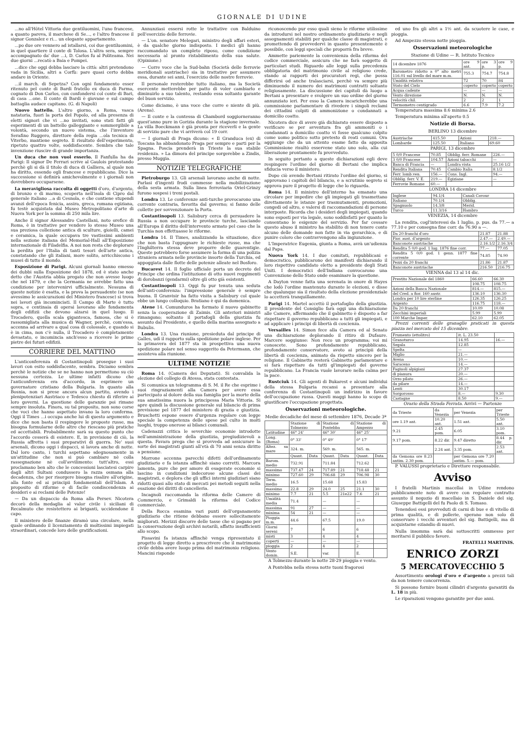GIORNALE DI UDINE
...no all'Hôtel Vittoria due gentiluomini, l'uno francese, a quanto pareva, il marchese di Se..., e l'altro francese il signor Gonzalez e ri... un elegante appartamento.
...po due ore vennero ad istallarsi, coi due gentiluomini, in quel quartiere il conte di Tolosa. L'altra sera, sempre accompagnato da' due ...i, D. Carlos fu al Politeama. Nei due giorni ...recatò a Baia e Pompei.
...dice che oggi debba lasciare la città: altri pretendono vada in Sicilia, altri a Corfù: pare quasi certo debba andare in Oriente.
...il march. di Sepetza? Con ogni fondamento esser ritenuto pel conte di Bardi fratello ex duca di Parma, cognato di Don Carlos, con confondersi col conte di Bari, di casa ...one. Il conte di Bardi è giovane e sul campo battaglia audace capitano. (G. di Napoli)
Nuovo battello. L'altro giorno, a Roma, vasca natatoria, fuori la porta del Popolo, ed alla presenza di eletti signori che vi ...no invitati, sono stati fatti gli esperimenti di un battello galleggiante e sommergibile a volontà, secondo un nuovo sistema, che l'inventore Serafino Ruggero, direttore della regia ...ola tecnica di Viterbo, mantiene segreto. Il risultato dell'esperimento, ripetuto quattro volte, soddisfacente. Sembra che tale invenzione riuscire di grande importanza.
Un duca che non vuol esserlo. Il Fanfulla ha da Parigi: Il signor De Ferrari scrive al Gaulois protestando perchè gli si dà il titolo di duca di Galliera, al quale non ha diritto, essendo egli francese e repubblicano. Dice la successione si definirà amichevolmente e i giornali non dovrebbero occuparsene.
La meravigliosa raccolta di oggetti d'oro, d'argento, di bronzo e di marmo, scoperta nell'isola di Cipro dal generale italiano ...a di Cesnola, e che contiene stupendi avanzi dell'epoca fenicia, assira, greca, romana egiziana, fu testè acquistata dal Museo Metropolitano d'arte di Nuova York per la somma di 250 mila lire.
Anche il signor Alessandro Castellani, noto orefice di Roma, è in trattative per vendere lo stesso Museo una sua preziosa collezione antica di sculture, gioielli, camei e ceramica, la quale occupava tre vastissimi ambienti nella sezione italiana del Memorial-Hall all'Esposizione internazionale di Filadelfia. A noi non resta che deplorare la perdita per l'Italia di tanti tesori dell'arte antica, constatando che gli italiani, more solito, arricchiscono i musei di tutto il mondo.
Esposizione di Parigi. Alcuni giornali hanno emesso dei dubbi sulla Esposizione del 1878, ed è stato anche detto che l'Austria abbia pregato che non avesse luogo che nel 1879, e che la Germania ne avrebbe fatto una condizione per intervenirvi ufficialmente. Nessuna di queste notizie è esatta, e la prova la persuadente (se non avessimo le assicurazioni del Ministero francese) si trova nei lavori già incominciati. Il Campo di Marte è tutto sopra, e centinaia di operai lavorano alle fondamenta degli edifizii che devono alzarsi in quel luogo. Il Trocadero, quella scala gigantesca, famosa, che si è rassomigliata alla musica di Wagner, perchè, com'essa, accenna ad arrivare a qual cosa di colossale, e quando si è in cima, non c'è nulla, il Trocadero è completamente devastato, e incomincia anch'esso a ricevere le prime pietre dei futuri edifizii.
CORRIERE DEL MATTINO
L'anticonferenza di Costantinopoli prosegue i suoi lavori con esito soddisfacente, sembra. Diciamo sembra perchè le notizie che se ne hanno non permettono su ciò nessuna certezza. Le ultime infatti dicono che l'anticonferenza era d'accordo, in esprimere un governatore cristiano della Bulgaria. In quanto alla Bosnia, non si prese ancora alcun partito, avendo i plenipotenziari Austriaco e Tedesco chiesto di riferire ai loro governi. La questione delle garanzie poi rimane sempre insoluta. Finora, su tal proposito, non sono corse che voci che hanno aspettato invano la loro conferma. Oggi il Times ...i occupa anche lui di questo argomento e dice che non basta il respingere le proposte russe, ma bisogna formularne delle altre che riescano più pratiche ed accettabili. Probabilmente sarà su questo punto che l'accordo cesserà di esistere. E, in previsione di ciò, la Russia affretta i suoi preparativi di guerra. Ne' suoi arsenali, dicono oggi i dispacci, si lavora anche di notte. Dal loro canto, i turchi aspettano sdegnosamente in un'attitudine che non si può cambiare nè colla rassegnazione nè coll'avvilimento: tutt'altro, essi proclamano ben alto che le concessioni lasciatesi carpire dagli altri Sultani condussero la razza osmana alla decadenza, che per risorgere bisogna risalire all'origine, alla fonte ed ai principii fondamentali dell'Islam. A proposito di riforme e di facile condiscendenza ai desideri e ai reclami delle Potenze!
— Da un dispaccio da Roma alla Persev. Nicotera decorò della medaglia al valor civile i siciliani di Recalmuto che resistettero ai briganti, uccidendone il capo.
Il ministero delle finanze diramò una circolare, nella quale ordinando il licenziamento di moltissimi impiegati straordinari, concede loro delle gratificazioni.
Annunziasi essersi rotte le trattative con Balduino pell'esercizio delle ferrovie.
— L'on. senatore Melegari, ministro degli affari esteri, è da qualche giorno indisposto. I medici gli hanno raccomandato un completo riposo, come condizione necessaria al pronto ristabilimento della sua salute. (Opinione.)
— Corre voce che la Sud-bahn (Società delle ferrovie meridionali austriache) sia in trattative per assumere essa, durante sei anni, l'esercizio delle nostre ferrovie.
Il personale resterebbe tutto italiano, ma la Società esercente metterebbe per patto di voler cambiarlo e diminuirlo a suo talento, restando essa soltanto garante del buon servizio.
Come diciamo, è una voce che corre e niente di più. (Arena).
— Il conte e la contessa di Chambord soggiorneranno quest'anno pure in Gorizia durante la stagione invernale. La villa Boeckmann è già pronta per riceverli e la gente di servizio pare che vi arriverà col 19 corr.
— I giornali di Praga dicono: « Il Granduca (ex) di Toscana ha abbandonato Praga per sempre e parti per la Spagna. Poscia prenderà in Trieste la sua stabile residenza. » La dimora del principe sorgerebbe a Zindis, presso Muggia.
NOTIZIE TELEGRAFICHE
Pietroburgo 13. Gli arsenali lavorano anche di notte. Parlasi d'ingenti frodi commesse nella mobilizzazione della sesta armata. Sulla linea ferroviaria Oriel-Grinzy furono sospesi i treni postali.
Londra 13. Le conferenze anti-turche provocarono una corrente contraria, favorita dal governo; si fanno delle collette per sovvenzionare la Porta.
Costantinopoli 13. Salisbury cerca di persuadere la Russia a non occupare le provincie turche, lasciando all'Europa il diritto dell'intervento armato pel caso che la Turchia non effettuasse le riforme.
Londra 14. Il Times, analizzando la situazione, dice che non basta l'oppugnare le richieste russe, ma che l'Inghilterra stessa deve proporre delle guarentigie. Queste potrebbero forse assumere la forma di una polizia straniera armata nelle provincie insorte della Turchia, ed appoggiata dalle flotte delle potenze alleate nel Bosforo.
Bucarest 14. Il foglio ufficiale porta un decreto del Principe che ordina l'istituzione di otto nuovi reggimenti di dorobanzi (gendarmi) oltre gli otto già esistenti.
Costantinopoli 13. Oggi fu pur tenuta una seduta dell'anti-conferenza: l'impressione generale è sempre buona. Il Granvisir ha fatto visita a Salisbury col quale ebbe un lungo colloquio. Bratiano è qui da domenica.
Atene 14. Comunduros ha formato il nuovo gabinetto senza la cooperazione di Zaimis. Gli anteriori ministri rimangono; soltanto il portafogli della giustizia fu assunto dal Presidente, e quello della marina assegnato a Bubulis.
Londra 13. Una riunione, presieduta dal principe di Galles, udì il rapporto sulla spedizione polare inglese. Per la primavera del 1877 sta in prospettiva una nuova spedizione polare nel senso suggerito da Petermann, che assisteva alla riunione.
ULTIME NOTIZIE
Roma 14. (Camera dei Deputati). Si convalida la elezione del collegio di Atessa, stata contestata.
Si comunica un telegramma di S. M. il Re che esprime i suoi ringraziamenti alla Camera per avere essa partecipato al dolore della sua famiglia per la morte della sua amatissima nuora la principessa Maria Vittoria. Si apre quindi la discussione generale sul bilancio di prima previsione pel 1877 del ministero di grazia e giustizia. Bruschetti espone essere d'urgenza regolare con legge speciale la competenza delle spese pel culto in molti luoghi, troppo onerose ai bilanci comunali.
Cadenazzi critica le severchie economie introdotte nell'amministrazione della giustizia, pregiudizievoli a questa. Favara prega che si provveda ad assicurare la sorte dei magistrati giunti all'età di 70 anni senza diritto a pensione.
Morrone accenna parecchi difetti dell'ordinamento giudiziario e fa istanza affinchè siano corretti. Marcora lamenta, pure che per amore di esagerate economie si lascino in condizioni indecorose alcune classi dei magistrati, e deplora che gli uffici interni giudiziari siano ridotti quasi allo stato di mercati pei metodi seguiti nella esazione dei diritti di cancelleria.
Incagnoli raccomanda la riforma delle Camere di Commercio, e Grimaldi la riforma del Codice commerciale.
Della Rocca esamina vari punti dell'organamento giudiziario che ritiene debbano essere sollecitamente migliorati. Merizzi discorre delle tasse che si pagano per la conservazione degli archivi notarili, affatto insufficienti allo scopo.
Pissavini fa istanza affinchè venga ripresentato il progetto di legge diretto a prescrivere che il matrimonio civile debba avere luogo prima del matrimonio religioso. Mancini risponde
riconoscendo pur esso quali sieno le riforme utilissime da introdursi nel nostro ordinamento giudiziario e negli assegnamenti stabiliti per qualche classe di magistrati, e promettendo di provvedervi in quanto presentemente è possibile, con leggi speciali che proporrà fra breve.
Ammette pariemente la convenienza della riforma del codice commerciale, assicura che ne farà soggetto di particolari studi. Riguardo alle leggi sulla precedenza obbligatoria del matrimonio civile al religioso crede, stando ai rapporti dei procuratori regi, che possa differirsi od anche tralasciarsi, perchè va sempre più diminuendo il numero dei matrimoni contratti soltanto religiosamente. La discussione dei capitoli dà luogo a Bertani a presentare e svolgere un suo ordine del giorno annunziato ieri. Per esso la Camera incaricherebbe una commissione parlamentare di rivedere i singoli reclami dei cittadini colpiti di ammonizione o condannati a domicilio coatto.
Nicotera dice di avere già dichiarato essere disposto a verificare se per avventura fra gli ammoniti o i condannati a domicilio coatto vi fosse qualcuno colpito come uomo politico sotto pretesto di reati comuni. Ora aggiunge che da un attento esame fatto da apposita Commissione risultò esservene stato uno solo, alla cui liberazione prontamente fu provveduto.
In seguito pertanto a queste dichiarazioni egli deve respingere l'ordine del giorno di Bertani che implica sfiducia verso il ministero.
Dopo ciò avendo Bertani ritirato l'ordine del giorno, si approvano i capitoli del bilancio, e a scrutinio segreto si approva pure il progetto di legge che lo riguarda.
Roma 14. Il ministro dell'interno ha emanato una circolare per impedire che gli impiegati gli trasmettano direttamente le istanze per trasmutamenti, promozioni, congedi od altro, e valersi di raccomandazioni di persone interposte. Ricorda che i desideri degli impiegati, quando sono esposti per via legale, sono soddisfatti per quanto lo consentano le esigenze del servizio. Per far cessare questo abuso il ministro ha stabilito di non tenere conto alcuno delle domande non fatte in via gerarchica, e di punire coloro che contravvengono alla ingiunzione.
L'Imperatrice Eugenia, giunta a Roma, avrà un'udienza dal Papa.
Nuova York 14. I due comitati, repubblicani e democratico, pubblicarono dei manifesti dichiarando il loro rispettivo candidato eletto a presidente degli Stati Uniti. I democratici dell'Indiana convocarono una Convenzione dello Stato onde esaminare la questione.
A Dayton venne fatta una serenata in onore di Hayes che lodò l'ordine mantenuto durante le elezioni, e disse che qualunque sia il risultato della elezione presidenziale lo accetterà tranquillamente.
Parigi 14. Martel accettò il portafoglio della giustizia. Il presidente del Consiglio farà oggi una dichiarazione alle Camere, affermando che il gabinetto è disposto a far rispettare il governo repubblicano a tutti gli impiegati, e ad applicare i principi di libertà di coscienza.
Versailles 14. Simon fece alla Camera ed al Senato una dichiarazione deplorando il ritiro di Dufaure. Marcere soggiunse: Non reco un programma; voi mi conoscete. Sono profondamente repubblicano, profondamente conservatore, avoto ai principii della libertà di coscienza, animato da rispetto sincero per la religione. Il Gabinetto resterà Gabinetto parlamentare e si farà rispettare da tutti gl'impiegati del governo repubblicano. La Francia vuole lavorare nella calma per la pace.
Rustciuk 14. Gli agenti di Bukarest e alcuni individui della stessa Bulgaria recansi a presentare alla conferenza di Costantinopoli un indirizzo in favore dell'occupazione russa. Questi maggi hanno lo scopo di giustificare l'occupazione progettata.
Osservazioni meteorologiche.
Medie decadiche del mese di settembre 1876, Decade 3ª
| | Stazione di Tolmezzo | | Stazione di Pontebba | | Stazione di Ampezzo | |
| --- | --- | --- | --- | --- | --- | --- |
| Latitudine | 46° 24' | | 46° 30' | | 46° 25' | |
| Long. (Roma) | 0° 33' | | 0° 49' | | 0° 17' | |
| Altez. su mare | 324. m. | | 569. m. | | 565. m. | |
| | Quant. | Data | Quant. | Data | Quant. | Data |
| Barom. medio | 732.91 | | 711.84 | | 712.62 | |
| massimo | 737.47 | 24 | 717.89 | 21 | 718.48 | 21 |
| minimo | 727.60 | 29 | 706.68 | 29 | 706.98 | 30 |
| Term. medio | 16.5 | | 15.68 | | 15.83 | |
| massimo | 22.8 | 29 | 24.0 | 25 | 21.1 | 30 |
| minimo | 7.7 | 21 | 5.5 | 21e22 | 7.6 | 21 |
| Umidità media | 71.4 | | — | | — | |
| massima | 91 | 27 | — | | — | |
| minima | 54 | 21 | — | | — | |
| Pioggia m.m. | 44.6 | | 67.5 | | 19.0 | |
| Giorni sereni | 7 | | 6 | | 6 | |
| misti | 3 | | 4 | | 4 | |
| coperti | — | | — | | — | |
| pioggia | 2 | | 4 | | 2 | |
| Vento domin. | S.E. | | var. | | E. | |
A Tolmezzo durante la notte 28-29 pioggia e vento.
A Pontebba nella stessa notte tuoni fragorosi
ed uno fra gli altri a 1½ ant. da scuotere le case, e pioggia.
Ad Ampezzo stessa notte pioggia.
Osservazioni meteorologiche
Stazione di Udine — R. Istituto Tecnico
| 14 dicembre 1876 | ore 9 ant. | ore 3 p. | ore 9 p. |
| --- | --- | --- | --- |
| Barometro ridotto a 0° alto metri 116.01 sul livello del mare m.m. | 755.3 | 754.7 | 754.8 |
| Umidità relativa | 72 | 70 | 84 |
| Stato del Cielo | coperto | coperto | coperto |
| Acqua cadente | — | — | — |
| Vento direzione | N. | N. | N. |
| velocità chil. | 2 | 2 | 1 |
| Termometro centigrado | 6.6 | 7.9 | 7.2 |
Temperatura massima 8.6 minima 2.6
Temperatura minima all'aperto 0.5
Notizie di Borsa.
BERLINO 13 dicembre
| Austriache | 415.50 | Azioni | 218.— |
| Lombarde | 125.50 | Italiano | 69.60 |
PARIGI, 13 dicembre
| 5 0/0 Francese | 70.85 | Obblig. ferr. Romane | 226.— |
| 3 0/0 Francese | 104.57 | Azioni tabacchi | — |
| Banca di Francia | — | Londra vista | 25.16 1/2 |
| Rendita Italiana | 70.45 | Cambio Italia | 8.1/2 |
| Ferr. lomb.ven. | 156.— | Cons. Ingl. | 94.— |
| Obblig. ferr. V. E. | 219.— | Egiziane | — |
| Ferrovie Romane | 60.— | | |
LONDRA 14 dicembre
| Inglese | 94.1/4 | Canali Cavour |
| Italiano | 70.1/4 | Obblig. |
| Spagnuolo | 14.3/8 | Merid. |
| Turco | 11.3/16 | Hambro |
VENEZIA, 14 dicembre
La rendita, cogl'interessi da 1 luglio, p. pus. da 77.— a 77.10 e per consegna fine corr. da 76.90 a —.
| Da 20 franchi d'oro | 21.87 | 21.88 |
| Fior. aust. d'argento | 2.47.— | 2.49.— |
| Banconote austriache | 2.16.1/2 | 2.16.3/4 |
| Rendita 5 0/0 god. 1 lug. 1876 fine corr. | 77.— | 77.05 |
| Rendita 5 0/0 god. 1 genn. 1877 fine corrente | 74.85 | 74.90 |
| Pezzi da 20 franchi | 21.86 | 21.87 |
| Banconote austriache | 216.50 | 216.75 |
VIENNA dal 13 al 14 dic.
| Prestito Nazionale del 1860 | 66.60 | 66.30 |
| | 108.75 | 108.75 |
| Azioni della Banca Nazionale | 814.— | 815.— |
| del Cred. a fior. 160 austr. | 136.10 | 136.30 |
| Londra per 10 lire sterline | 126.35 | 126.25 |
| Argento | 116.75 | 118.— |
| Da 20 franchi | 10.09 | 10.08 |
| Zecchini imperiali | 5.99 | 5.99 |
| 100 Marche Imper. | 62.10 | 62.05 |
Prezzi correnti delle granaglie praticati in questa piazza nel mercato del 15 dicembre.
| Frumento (ettolitro) | it. L. 23.50 | |
| Granoturco | 14.95 | 16.— |
| Segala | 12.85 | |
| Spelta | — | |
| Miglio | 21.— | |
| Avena | 10.— | |
| Saraceno | 14.— | |
| Fagiuoli alpigiani | 27.37 | |
| di pianura | 20.— | |
| Orzo pilato | 26.— | |
| da pilare | 14.— | |
| Lenti | 30.17 | |
| Sorgorosso | 8.— | 9.30 |
| Castagne | 8.50 | 9.— |
Orario della Strada Ferrata. Arrivi — Partenze
| da Trieste | da Venezia | per Venezia | per Trieste |
| --- | --- | --- | --- |
| ore 1.19 ant. | 10.20 ant. | 1.51 ant. | 5.50 ant. |
| 9.21 | 2.45 pom. | 6.05 | 3.10 pom. |
| 9.17 pom. | 8.22 dir. | 9.47 diretto | 8.44 p. dir. |
| | 2.24 ant. | 3.35 pom. | 2.53 ant. |
| da Gemona ore 8.23 antim. 2.30 pom. | | per Gemona ore 7.20 antim. 5.— pom. | |
P. VALUSSI proprietario e Direttore responsabile.
Avviso
I fratelli Martinis macellai in Udine rendono pubblicamente noto di avere con regolare contratto assunto il negozio di macellaio in S. Daniele del sig. Giuseppe Battigelli del fu Paolo di S. Tomaso.
Tenendosi essi provveduti di carni di bue e di vitello di prima qualità, e di pollerie, sperano non solo di conservare i vecchi avventori del sig. Battigelli, ma di acquistarne eziandio di nuovi.
Nulla insomma sarà dai sottoscritti ommesso per meritarsi il pubblico favore.
FRATELLI MARTINIS.
ENRICO ZORZI
5 MERCATOVECCHIO 5
Assortimento orologi d'oro e d'argento a prezzi tali da non temere concorrenza.
Si possono fornire buoni cilindri d'argento garantiti da L. 18 in più.
Le riparazioni vengono garantite per due anni.